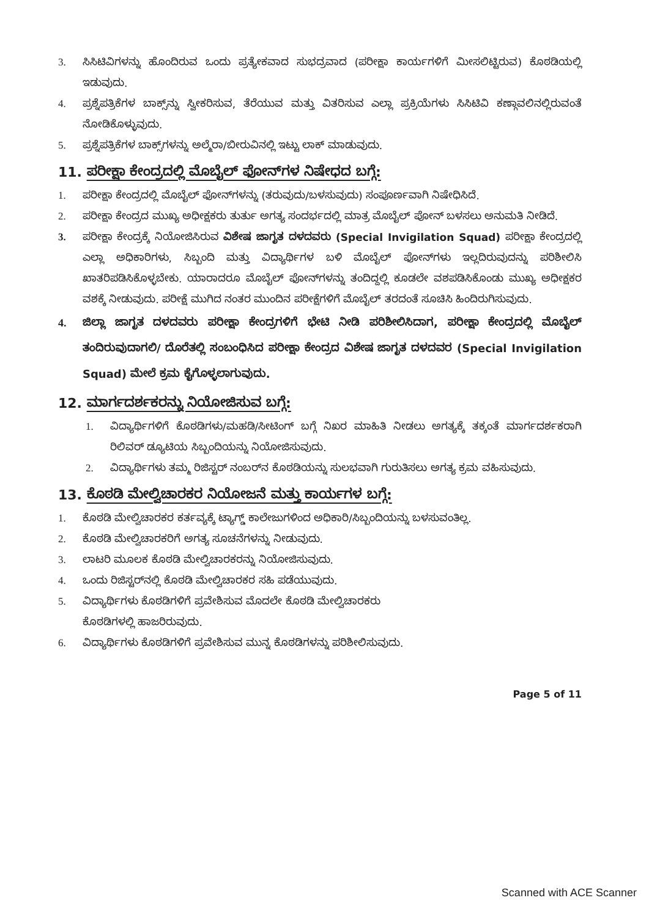3. ಸಿಸಿಟಿವಿಗಳನ್ನು ಹೊಂದಿರುವ ಒಂದು ಪ್ರತ್ಯೇಕವಾದ ಸುಭದ್ರವಾದ (ಪರೀಕ್ಷಾ ಕಾರ್ಯಗಳಿಗೆ ಮೀಸಲಿಟ್ಟಿರುವ) ಕೊಠಡಿಯಲ್ಲಿ ಇಡುವುದು.
4. ಪ್ರಶ್ನೆಪತ್ರಿಕೆಗಳ ಬಾಕ್ಸ್‌ನ್ನು ಸ್ವೀಕರಿಸುವ, ತೆರೆಯುವ ಮತ್ತು ವಿತರಿಸುವ ಎಲ್ಲಾ ಪ್ರಕ್ರಿಯೆಗಳು ಸಿಸಿಟಿವಿ ಕಣ್ಗಾವಲಿನಲ್ಲಿರುವಂತೆ ನೋಡಿಕೊಳ್ಳುವುದು.
5. ಪ್ರಶ್ನೆಪತ್ರಿಕೆಗಳ ಬಾಕ್ಸ್‌ಗಳನ್ನು ಅಲ್ಮೆರಾ/ಬೀರುವಿನಲ್ಲಿ ಇಟ್ಟು ಲಾಕ್ ಮಾಡುವುದು.
11. ಪರೀಕ್ಷಾ ಕೇಂದ್ರದಲ್ಲಿ ಮೊಬೈಲ್ ಫೋನ್‌ಗಳ ನಿಷೇಧದ ಬಗ್ಗೆ:
1. ಪರೀಕ್ಷಾ ಕೇಂದ್ರದಲ್ಲಿ ಮೊಬೈಲ್ ಫೋನ್‌ಗಳನ್ನು (ತರುವುದು/ಬಳಸುವುದು) ಸಂಪೂರ್ಣವಾಗಿ ನಿಷೇಧಿಸಿದೆ.
2. ಪರೀಕ್ಷಾ ಕೇಂದ್ರದ ಮುಖ್ಯ ಅಧೀಕ್ಷಕರು ತುರ್ತು ಅಗತ್ಯ ಸಂದರ್ಭದಲ್ಲಿ ಮಾತ್ರ ಮೊಬೈಲ್ ಪೋನ್ ಬಳಸಲು ಅನುಮತಿ ನೀಡಿದೆ.
3. ಪರೀಕ್ಷಾ ಕೇಂದ್ರಕ್ಕೆ ನಿಯೋಜಿಸಿರುವ ವಿಶೇಷ ಜಾಗೃತ ದಳದವರು (Special Invigilation Squad) ಪರೀಕ್ಷಾ ಕೇಂದ್ರದಲ್ಲಿ ಎಲ್ಲಾ ಅಧಿಕಾರಿಗಳು, ಸಿಬ್ಬಂದಿ ಮತ್ತು ವಿದ್ಯಾರ್ಥಿಗಳ ಬಳಿ ಮೊಬೈಲ್ ಫೋನ್‌ಗಳು ಇಲ್ಲದಿರುವುದನ್ನು ಪರಿಶೀಲಿಸಿ ಖಾತರಿಪಡಿಸಿಕೊಳ್ಳಬೇಕು. ಯಾರಾದರೂ ಮೊಬೈಲ್ ಫೋನ್‌ಗಳನ್ನು ತಂದಿದ್ದಲ್ಲಿ ಕೂಡಲೇ ವಶಪಡಿಸಿಕೊಂಡು ಮುಖ್ಯ ಅಧೀಕ್ಷಕರ ವಶಕ್ಕೆ ನೀಡುವುದು. ಪರೀಕ್ಷೆ ಮುಗಿದ ನಂತರ ಮುಂದಿನ ಪರೀಕ್ಷೆಗಳಿಗೆ ಮೊಬೈಲ್ ತರದಂತೆ ಸೂಚಿಸಿ ಹಿಂದಿರುಗಿಸುವುದು.
4. ಜಿಲ್ಲಾ ಜಾಗೃತ ದಳದವರು ಪರೀಕ್ಷಾ ಕೇಂದ್ರಗಳಿಗೆ ಭೇಟಿ ನೀಡಿ ಪರಿಶೀಲಿಸಿದಾಗ, ಪರೀಕ್ಷಾ ಕೇಂದ್ರದಲ್ಲಿ ಮೊಬೈಲ್ ತಂದಿರುವುದಾಗಲಿ/ ದೊರೆತಲ್ಲಿ ಸಂಬಂಧಿಸಿದ ಪರೀಕ್ಷಾ ಕೇಂದ್ರದ ವಿಶೇಷ ಜಾಗೃತ ದಳದವರ (Special Invigilation Squad) ಮೇಲೆ ಕ್ರಮ ಕೈಗೊಳ್ಳಲಾಗುವುದು.
12. ಮಾರ್ಗದರ್ಶಕರನ್ನು ನಿಯೋಜಿಸುವ ಬಗ್ಗೆ:
1. ವಿದ್ಯಾರ್ಥಿಗಳಿಗೆ ಕೊಠಡಿಗಳು/ಮಹಡಿ/ಸೀಟಿಂಗ್ ಬಗ್ಗೆ ನಿಖರ ಮಾಹಿತಿ ನೀಡಲು ಅಗತ್ಯಕ್ಕೆ ತಕ್ಕಂತೆ ಮಾರ್ಗದರ್ಶಕರಾಗಿ ರಿಲಿವರ್ ಡ್ಯೂಟಿಯ ಸಿಬ್ಬಂದಿಯನ್ನು ನಿಯೋಜಿಸುವುದು.
2. ವಿದ್ಯಾರ್ಥಿಗಳು ತಮ್ಮ ರಿಜಿಸ್ಟರ್ ನಂಬರ್‌ನ ಕೊಠಡಿಯನ್ನು ಸುಲಭವಾಗಿ ಗುರುತಿಸಲು ಅಗತ್ಯ ಕ್ರಮ ವಹಿಸುವುದು.
13. ಕೊಠಡಿ ಮೇಲ್ವಿಚಾರಕರ ನಿಯೋಜನೆ ಮತ್ತು ಕಾರ್ಯಗಳ ಬಗ್ಗೆ:
1. ಕೊಠಡಿ ಮೇಲ್ವಿಚಾರಕರ ಕರ್ತವ್ಯಕ್ಕೆ ಟ್ಯಾಗ್ಡ್ ಕಾಲೇಜುಗಳಿಂದ ಅಧಿಕಾರಿ/ಸಿಬ್ಬಂದಿಯನ್ನು ಬಳಸುವಂತಿಲ್ಲ.
2. ಕೊಠಡಿ ಮೇಲ್ವಿಚಾರಕರಿಗೆ ಅಗತ್ಯ ಸೂಚನೆಗಳನ್ನು ನೀಡುವುದು.
3. ಲಾಟರಿ ಮೂಲಕ ಕೊಠಡಿ ಮೇಲ್ವಿಚಾರಕರನ್ನು ನಿಯೋಜಿಸುವುದು.
4. ಒಂದು ರಿಜಿಸ್ಟರ್‌ನಲ್ಲಿ ಕೊಠಡಿ ಮೇಲ್ವಿಚಾರಕರ ಸಹಿ ಪಡೆಯುವುದು.
5. ವಿದ್ಯಾರ್ಥಿಗಳು ಕೊಠಡಿಗಳಿಗೆ ಪ್ರವೇಶಿಸುವ ಮೊದಲೇ ಕೊಠಡಿ ಮೇಲ್ವಿಚಾರಕರು
ಕೊಠಡಿಗಳಲ್ಲಿ ಹಾಜರಿರುವುದು.
6. ವಿದ್ಯಾರ್ಥಿಗಳು ಕೊಠಡಿಗಳಿಗೆ ಪ್ರವೇಶಿಸುವ ಮುನ್ನ ಕೊಠಡಿಗಳನ್ನು ಪರಿಶೀಲಿಸುವುದು.
Page 5 of 11
Scanned with ACE Scanner